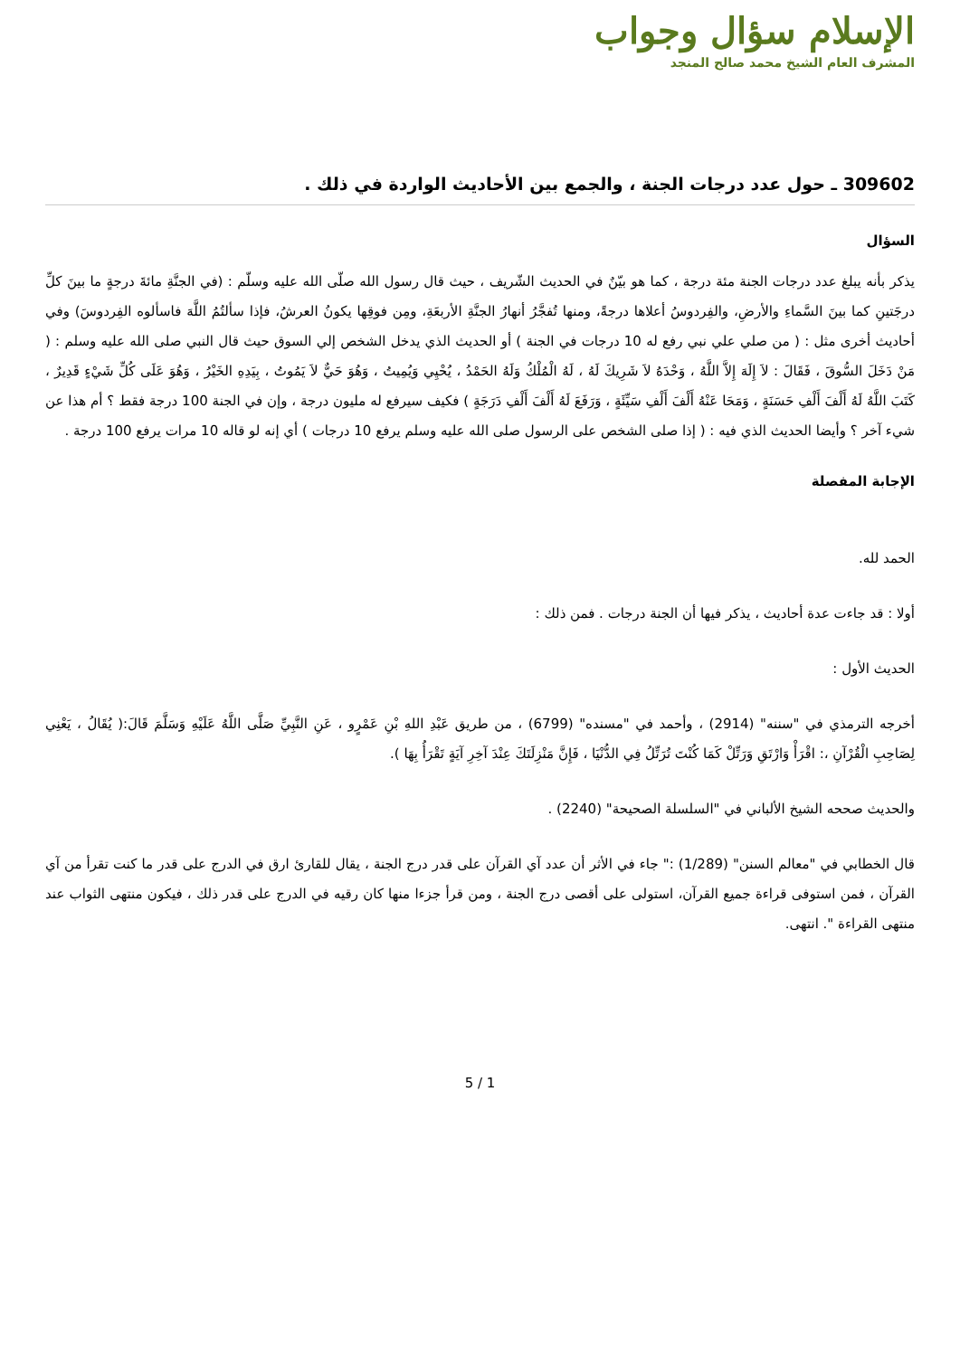الإسلام سؤال وجواب
المشرف العام الشيخ محمد صالح المنجد
309602 ـ حول عدد درجات الجنة ، والجمع بين الأحاديث الواردة في ذلك .
السؤال
يذكر بأنه يبلغ عدد درجات الجنة مئة درجة ، كما هو بيّنٌ في الحديث الشّريف ، حيث قال رسول الله صلّى الله عليه وسلّم : (في الجنَّةِ مائةَ درجةٍ ما بينَ كلِّ درجَتينِ كما بينَ السَّماءِ والأرضِ، والفِردوسُ أعلاها درجةً، ومنها تُفجَّرُ أنهارُ الجنَّةِ الأربعَةِ، ومِن فوقِها يكونُ العرشُ، فإذا سألتُمُ اللَّهَ فاسألوه الفِردوسَ) وفي أحاديث أخرى مثل : ( من صلي علي نبي رفع له 10 درجات في الجنة ) أو الحديث الذي يدخل الشخص إلي السوق حيث قال النبي صلى الله عليه وسلم : ( مَنْ دَخَلَ السُّوقَ ، فَقَالَ : لاَ إِلَهَ إِلاَّ اللَّهُ ، وَحْدَهُ لاَ شَرِيكَ لَهُ ، لَهُ الْمُلْكُ وَلَهُ الحَمْدُ ، يُحْيِي وَيُمِيتُ ، وَهُوَ حَيٌّ لاَ يَمُوتُ ، بِيَدِهِ الخَيْرُ ، وَهُوَ عَلَى كُلِّ شَيْءٍ قَدِيرٌ ، كَتَبَ اللَّهُ لَهُ أَلْفَ أَلْفِ حَسَنَةٍ ، وَمَحَا عَنْهُ أَلْفَ أَلْفِ سَيِّئَةٍ ، وَرَفَعَ لَهُ أَلْفَ أَلْفِ دَرَجَةٍ ) فكيف سيرفع له مليون درجة ، وإن في الجنة 100 درجة فقط ؟ أم هذا عن شيء آخر ؟ وأيضا الحديث الذي فيه : ( إذا صلى الشخص على الرسول صلى الله عليه وسلم يرفع 10 درجات ) أي إنه لو قاله 10 مرات يرفع 100 درجة .
الإجابة المفصلة
الحمد لله.
أولا : قد جاءت عدة أحاديث ، يذكر فيها أن الجنة درجات . فمن ذلك :
الحديث الأول :
أخرجه الترمذي في "سننه" (2914) ، وأحمد في "مسنده" (6799) ، من طريق عَبْدِ اللهِ بْنِ عَمْرٍو ، عَنِ النَّبِيِّ صَلَّى اللَّهُ عَلَيْهِ وَسَلَّمَ قَالَ:( يُقَالُ ، يَعْنِي لِصَاحِبِ الْقُرْآنِ ،: اقْرَأْ وَارْتَقِ وَرَتِّلْ كَمَا كُنْتَ تُرَتِّلُ فِي الدُّنْيَا ، فَإِنَّ مَنْزِلَتَكَ عِنْدَ آخِرِ آيَةٍ تَقْرَأُ بِهَا ).
والحديث صححه الشيخ الألباني في "السلسلة الصحيحة" (2240) .
قال الخطابي في "معالم السنن" (1/289) :" جاء في الأثر أن عدد آي القرآن على قدر درج الجنة ، يقال للقارئ ارق في الدرج على قدر ما كنت تقرأ من آي القرآن ، فمن استوفى قراءة جميع القرآن، استولى على أقصى درج الجنة ، ومن قرأ جزءا منها كان رقيه في الدرج على قدر ذلك ، فيكون منتهى الثواب عند منتهى القراءة ". انتهى.
5 / 1